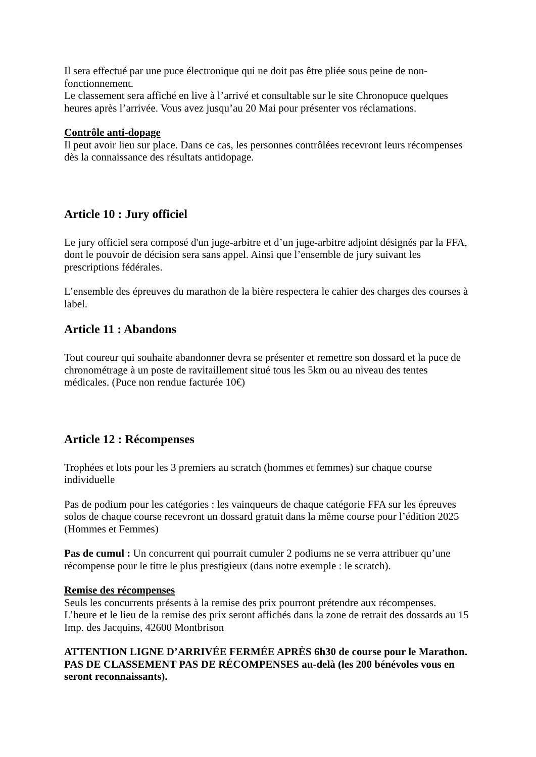Il sera effectué par une puce électronique qui ne doit pas être pliée sous peine de non-fonctionnement.
Le classement sera affiché en live à l’arrivé et consultable sur le site Chronopuce quelques heures après l’arrivée. Vous avez jusqu’au 20 Mai pour présenter vos réclamations.
Contrôle anti-dopage
Il peut avoir lieu sur place. Dans ce cas, les personnes contrôlées recevront leurs récompenses dès la connaissance des résultats antidopage.
Article 10 : Jury officiel
Le jury officiel sera composé d'un juge-arbitre et d’un juge-arbitre adjoint désignés par la FFA, dont le pouvoir de décision sera sans appel. Ainsi que l’ensemble de jury suivant les prescriptions fédérales.
L’ensemble des épreuves du marathon de la bière respectera le cahier des charges des courses à label.
Article 11 : Abandons
Tout coureur qui souhaite abandonner devra se présenter et remettre son dossard et la puce de chronométrage à un poste de ravitaillement situé tous les 5km ou au niveau des tentes médicales. (Puce non rendue facturée 10€)
Article 12 : Récompenses
Trophées et lots pour les 3 premiers au scratch (hommes et femmes) sur chaque course individuelle
Pas de podium pour les catégories : les vainqueurs de chaque catégorie FFA sur les épreuves solos de chaque course recevront un dossard gratuit dans la même course pour l’édition 2025 (Hommes et Femmes)
Pas de cumul : Un concurrent qui pourrait cumuler 2 podiums ne se verra attribuer qu’une récompense pour le titre le plus prestigieux (dans notre exemple : le scratch).
Remise des récompenses
Seuls les concurrents présents à la remise des prix pourront prétendre aux récompenses.
L’heure et le lieu de la remise des prix seront affichés dans la zone de retrait des dossards au 15 Imp. des Jacquins, 42600 Montbrison
ATTENTION LIGNE D’ARRIVÉE FERMÉE APRÈS 6h30 de course pour le Marathon.
PAS DE CLASSEMENT PAS DE RÉCOMPENSES au-delà (les 200 bénévoles vous en seront reconnaissants).